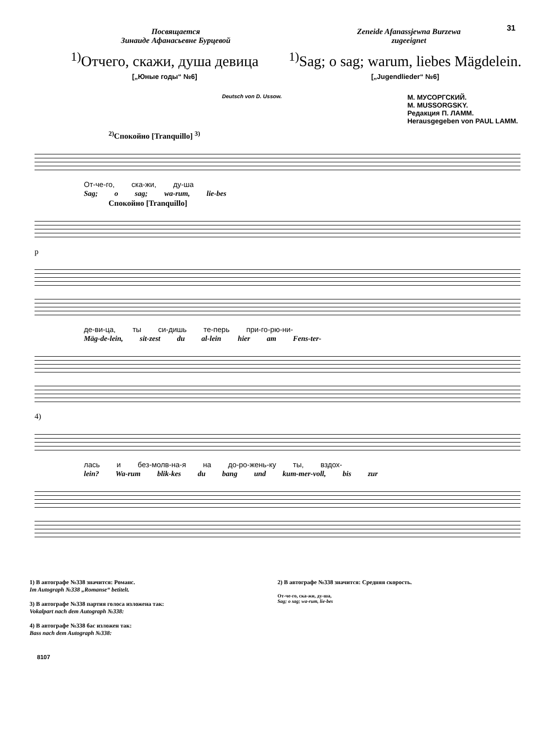31
Посвящается
Зинаиде Афанасьевне Бурцевой
Zeneide Afanassjewna Burzewa
zugeeignet
<sup>1)</sup> Отчего, скажи, душа девица
[„Юные годы“ №6]
<sup>1)</sup> Sag; o sag; warum, liebes Mägdelein.
[„Jugendlieder“ №6]
Deutsch von D. Ussow.
М. МУСОРГСКИЙ.
M. MUSSORGSKY.
Редакция П. ЛАММ.
Herausgegeben von PAUL LAMM.
<sup>2)</sup> Спокойно [Tranquillo] <sup>3)</sup>
От-че-го, ска-жи, ду-ша
Sag; o sag; wa-rum, lie-bes
Спокойно [Tranquillo]
p
де-ви-ца, ты си-дишь те-перь при-го-рю-ни-
Mäg-de-lein, sit-zest du al-lein hier am Fens-ter-
4)
лась и без-молв-на-я на до-ро-жень-ку ты, вздох-
lein? Wa-rum blik-kes du bang und kum-mer-voll, bis zur
1) В автографе №338 значится: Романс.
Im Autograph №338 „Romanse“ betitelt.
3) В автографе №338 партия голоса изложена так:
Vokalpart nach dem Autograph №338:
4) В автографе №338 бас изложен так:
Bass nach dem Autograph №338:
2) В автографе №338 значится: Средняя скорость.
От-че-го, ска-жи, ду-ша,
Sag; o sag; wa-rum, lie-bes
8107